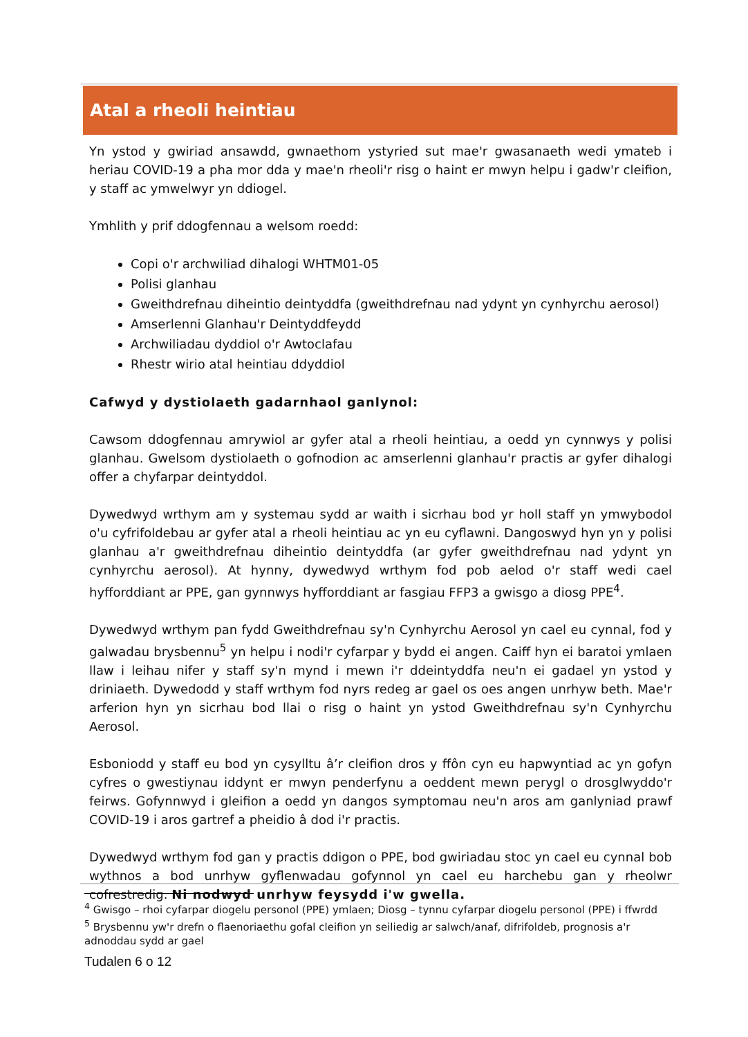Atal a rheoli heintiau
Yn ystod y gwiriad ansawdd, gwnaethom ystyried sut mae'r gwasanaeth wedi ymateb i heriau COVID-19 a pha mor dda y mae'n rheoli'r risg o haint er mwyn helpu i gadw'r cleifion, y staff ac ymwelwyr yn ddiogel.
Ymhlith y prif ddogfennau a welsom roedd:
Copi o'r archwiliad dihalogi WHTM01-05
Polisi glanhau
Gweithdrefnau diheintio deintyddfa (gweithdrefnau nad ydynt yn cynhyrchu aerosol)
Amserlenni Glanhau'r Deintyddfeydd
Archwiliadau dyddiol o'r Awtoclafau
Rhestr wirio atal heintiau ddyddiol
Cafwyd y dystiolaeth gadarnhaol ganlynol:
Cawsom ddogfennau amrywiol ar gyfer atal a rheoli heintiau, a oedd yn cynnwys y polisi glanhau. Gwelsom dystiolaeth o gofnodion ac amserlenni glanhau'r practis ar gyfer dihalogi offer a chyfarpar deintyddol.
Dywedwyd wrthym am y systemau sydd ar waith i sicrhau bod yr holl staff yn ymwybodol o'u cyfrifoldebau ar gyfer atal a rheoli heintiau ac yn eu cyflawni. Dangoswyd hyn yn y polisi glanhau a'r gweithdrefnau diheintio deintyddfa (ar gyfer gweithdrefnau nad ydynt yn cynhyrchu aerosol). At hynny, dywedwyd wrthym fod pob aelod o'r staff wedi cael hyfforddiant ar PPE, gan gynnwys hyfforddiant ar fasgiau FFP3 a gwisgo a diosg PPE<sup>4</sup>.
Dywedwyd wrthym pan fydd Gweithdrefnau sy'n Cynhyrchu Aerosol yn cael eu cynnal, fod y galwadau brysbennu<sup>5</sup> yn helpu i nodi'r cyfarpar y bydd ei angen. Caiff hyn ei baratoi ymlaen llaw i leihau nifer y staff sy'n mynd i mewn i'r ddeintyddfa neu'n ei gadael yn ystod y driniaeth. Dywedodd y staff wrthym fod nyrs redeg ar gael os oes angen unrhyw beth. Mae'r arferion hyn yn sicrhau bod llai o risg o haint yn ystod Gweithdrefnau sy'n Cynhyrchu Aerosol.
Esboniodd y staff eu bod yn cysylltu â’r cleifion dros y ffôn cyn eu hapwyntiad ac yn gofyn cyfres o gwestiynau iddynt er mwyn penderfynu a oeddent mewn perygl o drosglwyddo'r feirws. Gofynnwyd i gleifion a oedd yn dangos symptomau neu'n aros am ganlyniad prawf COVID-19 i aros gartref a pheidio â dod i'r practis.
Dywedwyd wrthym fod gan y practis ddigon o PPE, bod gwiriadau stoc yn cael eu cynnal bob wythnos a bod unrhyw gyflenwadau gofynnol yn cael eu harchebu gan y rheolwr cofrestredig. Ni nodwyd unrhyw feysydd i'w gwella.
<sup>4</sup> Gwisgo – rhoi cyfarpar diogelu personol (PPE) ymlaen; Diosg – tynnu cyfarpar diogelu personol (PPE) i ffwrdd
<sup>5</sup> Brysbennu yw'r drefn o flaenoriaethu gofal cleifion yn seiliedig ar salwch/anaf, difrifoldeb, prognosis a'r adnoddau sydd ar gael
Tudalen 6 o 12